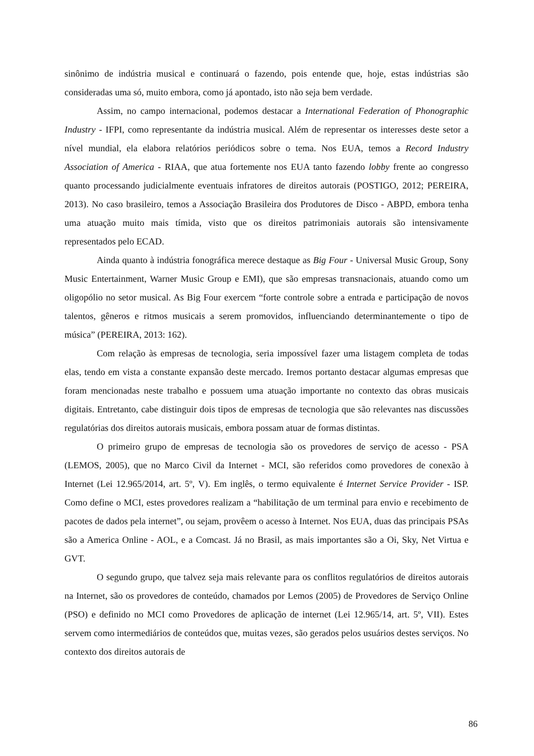sinônimo de indústria musical e continuará o fazendo, pois entende que, hoje, estas indústrias são consideradas uma só, muito embora, como já apontado, isto não seja bem verdade.
Assim, no campo internacional, podemos destacar a International Federation of Phonographic Industry - IFPI, como representante da indústria musical. Além de representar os interesses deste setor a nível mundial, ela elabora relatórios periódicos sobre o tema. Nos EUA, temos a Record Industry Association of America - RIAA, que atua fortemente nos EUA tanto fazendo lobby frente ao congresso quanto processando judicialmente eventuais infratores de direitos autorais (POSTIGO, 2012; PEREIRA, 2013). No caso brasileiro, temos a Associação Brasileira dos Produtores de Disco - ABPD, embora tenha uma atuação muito mais tímida, visto que os direitos patrimoniais autorais são intensivamente representados pelo ECAD.
Ainda quanto à indústria fonográfica merece destaque as Big Four - Universal Music Group, Sony Music Entertainment, Warner Music Group e EMI), que são empresas transnacionais, atuando como um oligopólio no setor musical. As Big Four exercem “forte controle sobre a entrada e participação de novos talentos, gêneros e ritmos musicais a serem promovidos, influenciando determinantemente o tipo de música” (PEREIRA, 2013: 162).
Com relação às empresas de tecnologia, seria impossível fazer uma listagem completa de todas elas, tendo em vista a constante expansão deste mercado. Iremos portanto destacar algumas empresas que foram mencionadas neste trabalho e possuem uma atuação importante no contexto das obras musicais digitais. Entretanto, cabe distinguir dois tipos de empresas de tecnologia que são relevantes nas discussões regulatórias dos direitos autorais musicais, embora possam atuar de formas distintas.
O primeiro grupo de empresas de tecnologia são os provedores de serviço de acesso - PSA (LEMOS, 2005), que no Marco Civil da Internet - MCI, são referidos como provedores de conexão à Internet (Lei 12.965/2014, art. 5º, V). Em inglês, o termo equivalente é Internet Service Provider - ISP. Como define o MCI, estes provedores realizam a “habilitação de um terminal para envio e recebimento de pacotes de dados pela internet”, ou sejam, provêem o acesso à Internet. Nos EUA, duas das principais PSAs são a America Online - AOL, e a Comcast. Já no Brasil, as mais importantes são a Oi, Sky, Net Virtua e GVT.
O segundo grupo, que talvez seja mais relevante para os conflitos regulatórios de direitos autorais na Internet, são os provedores de conteúdo, chamados por Lemos (2005) de Provedores de Serviço Online (PSO) e definido no MCI como Provedores de aplicação de internet (Lei 12.965/14, art. 5º, VII). Estes servem como intermediários de conteúdos que, muitas vezes, são gerados pelos usuários destes serviços. No contexto dos direitos autorais de
86